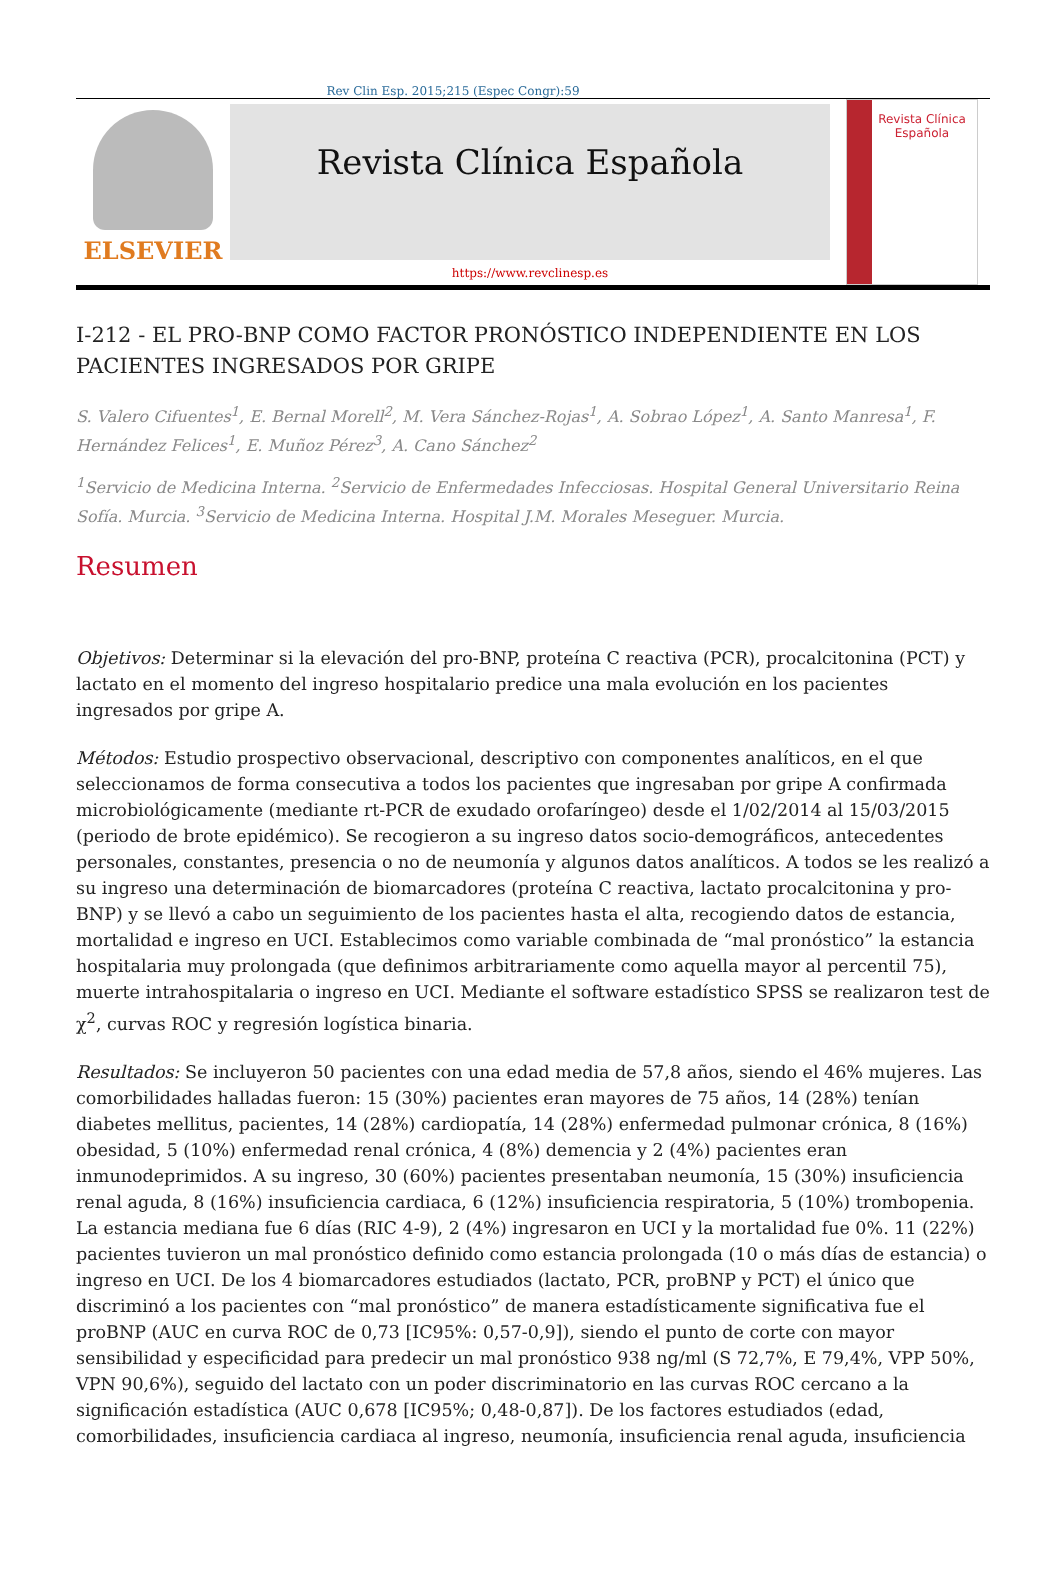Rev Clin Esp. 2015;215 (Espec Congr):59
ELSEVIER
Revista Clínica Española
https://www.revclinesp.es
Revista Clínica Española
I-212 - EL PRO-BNP COMO FACTOR PRONÓSTICO INDEPENDIENTE EN LOS PACIENTES INGRESADOS POR GRIPE
S. Valero Cifuentes<sup>1</sup>, E. Bernal Morell<sup>2</sup>, M. Vera Sánchez-Rojas<sup>1</sup>, A. Sobrao López<sup>1</sup>, A. Santo Manresa<sup>1</sup>, F. Hernández Felices<sup>1</sup>, E. Muñoz Pérez<sup>3</sup>, A. Cano Sánchez<sup>2</sup>
<sup>1</sup> Servicio de Medicina Interna. <sup>2</sup>Servicio de Enfermedades Infecciosas. Hospital General Universitario Reina Sofía. Murcia. <sup>3</sup>Servicio de Medicina Interna. Hospital J.M. Morales Meseguer. Murcia.
Resumen
Objetivos: Determinar si la elevación del pro-BNP, proteína C reactiva (PCR), procalcitonina (PCT) y lactato en el momento del ingreso hospitalario predice una mala evolución en los pacientes ingresados por gripe A.
Métodos: Estudio prospectivo observacional, descriptivo con componentes analíticos, en el que seleccionamos de forma consecutiva a todos los pacientes que ingresaban por gripe A confirmada microbiológicamente (mediante rt-PCR de exudado orofaríngeo) desde el 1/02/2014 al 15/03/2015 (periodo de brote epidémico). Se recogieron a su ingreso datos socio-demográficos, antecedentes personales, constantes, presencia o no de neumonía y algunos datos analíticos. A todos se les realizó a su ingreso una determinación de biomarcadores (proteína C reactiva, lactato procalcitonina y pro-BNP) y se llevó a cabo un seguimiento de los pacientes hasta el alta, recogiendo datos de estancia, mortalidad e ingreso en UCI. Establecimos como variable combinada de “mal pronóstico” la estancia hospitalaria muy prolongada (que definimos arbitrariamente como aquella mayor al percentil 75), muerte intrahospitalaria o ingreso en UCI. Mediante el software estadístico SPSS se realizaron test de χ<sup>2</sup>, curvas ROC y regresión logística binaria.
Resultados: Se incluyeron 50 pacientes con una edad media de 57,8 años, siendo el 46% mujeres. Las comorbilidades halladas fueron: 15 (30%) pacientes eran mayores de 75 años, 14 (28%) tenían diabetes mellitus, pacientes, 14 (28%) cardiopatía, 14 (28%) enfermedad pulmonar crónica, 8 (16%) obesidad, 5 (10%) enfermedad renal crónica, 4 (8%) demencia y 2 (4%) pacientes eran inmunodeprimidos. A su ingreso, 30 (60%) pacientes presentaban neumonía, 15 (30%) insuficiencia renal aguda, 8 (16%) insuficiencia cardiaca, 6 (12%) insuficiencia respiratoria, 5 (10%) trombopenia. La estancia mediana fue 6 días (RIC 4-9), 2 (4%) ingresaron en UCI y la mortalidad fue 0%. 11 (22%) pacientes tuvieron un mal pronóstico definido como estancia prolongada (10 o más días de estancia) o ingreso en UCI. De los 4 biomarcadores estudiados (lactato, PCR, proBNP y PCT) el único que discriminó a los pacientes con “mal pronóstico” de manera estadísticamente significativa fue el proBNP (AUC en curva ROC de 0,73 [IC95%: 0,57-0,9]), siendo el punto de corte con mayor sensibilidad y especificidad para predecir un mal pronóstico 938 ng/ml (S 72,7%, E 79,4%, VPP 50%, VPN 90,6%), seguido del lactato con un poder discriminatorio en las curvas ROC cercano a la significación estadística (AUC 0,678 [IC95%; 0,48-0,87]). De los factores estudiados (edad, comorbilidades, insuficiencia cardiaca al ingreso, neumonía, insuficiencia renal aguda, insuficiencia